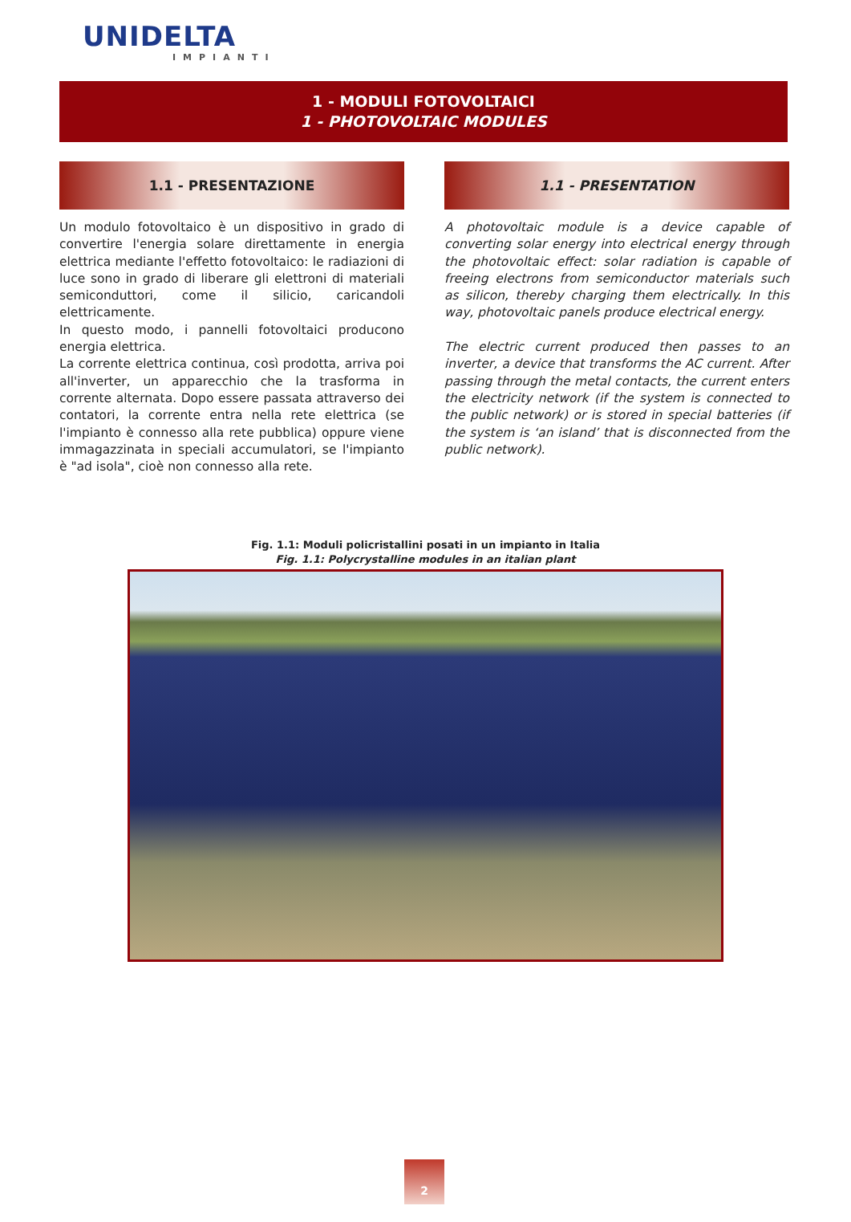UNIDELTA
IMPIANTI
1 - MODULI FOTOVOLTAICI
1 - PHOTOVOLTAIC MODULES
1.1 - PRESENTAZIONE
Un modulo fotovoltaico è un dispositivo in grado di convertire l'energia solare direttamente in energia elettrica mediante l'effetto fotovoltaico: le radiazioni di luce sono in grado di liberare gli elettroni di materiali semiconduttori, come il silicio, caricandoli elettricamente.
In questo modo, i pannelli fotovoltaici producono energia elettrica.
La corrente elettrica continua, così prodotta, arriva poi all'inverter, un apparecchio che la trasforma in corrente alternata. Dopo essere passata attraverso dei contatori, la corrente entra nella rete elettrica (se l'impianto è connesso alla rete pubblica) oppure viene immagazzinata in speciali accumulatori, se l'impianto è "ad isola", cioè non connesso alla rete.
1.1 - PRESENTATION
A photovoltaic module is a device capable of converting solar energy into electrical energy through the photovoltaic effect: solar radiation is capable of freeing electrons from semiconductor materials such as silicon, thereby charging them electrically. In this way, photovoltaic panels produce electrical energy.
The electric current produced then passes to an inverter, a device that transforms the AC current. After passing through the metal contacts, the current enters the electricity network (if the system is connected to the public network) or is stored in special batteries (if the system is ‘an island’ that is disconnected from the public network).
Fig. 1.1: Moduli policristallini posati in un impianto in Italia
Fig. 1.1: Polycrystalline modules in an italian plant
2